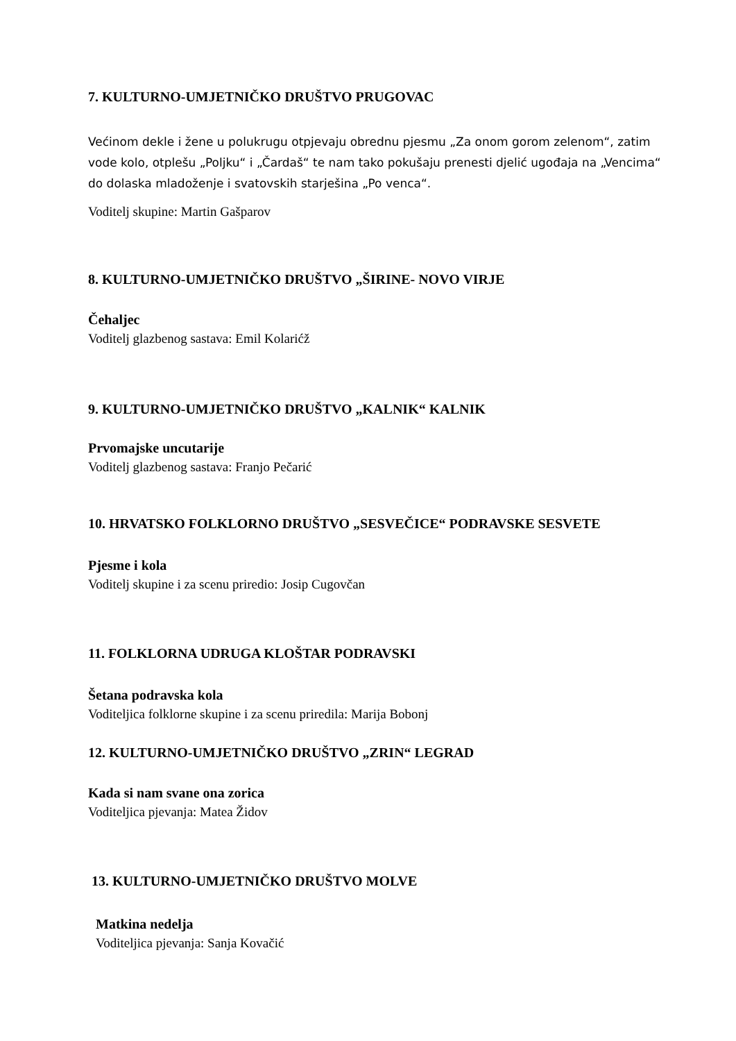7. KULTURNO-UMJETNIČKO DRUŠTVO PRUGOVAC
Većinom dekle i žene u polukrugu otpjevaju obrednu pjesmu „Za onom gorom zelenom“, zatim vode kolo, otplešu „Poljku“ i „Čardaš“ te nam tako pokušaju prenesti djelić ugođaja na „Vencima“ do dolaska mladoženje i svatovskih starješina „Po venca“.
Voditelj skupine: Martin Gašparov
8. KULTURNO-UMJETNIČKO DRUŠTVO „ŠIRINE- NOVO VIRJE
Čehaljec
Voditelj glazbenog sastava: Emil Kolarićž
9. KULTURNO-UMJETNIČKO DRUŠTVO „KALNIK“ KALNIK
Prvomajske uncutarije
Voditelj glazbenog sastava: Franjo Pečarić
10. HRVATSKO FOLKLORNO DRUŠTVO „SESVEČICE“ PODRAVSKE SESVETE
Pjesme i kola
Voditelj skupine i za scenu priredio: Josip Cugovčan
11. FOLKLORNA UDRUGA KLOŠTAR PODRAVSKI
Šetana podravska kola
Voditeljica folklorne skupine i za scenu priredila: Marija Bobonj
12. KULTURNO-UMJETNIČKO DRUŠTVO „ZRIN“ LEGRAD
Kada si nam svane ona zorica
Voditeljica pjevanja: Matea Židov
13. KULTURNO-UMJETNIČKO DRUŠTVO MOLVE
Matkina nedelja
Voditeljica pjevanja: Sanja Kovačić